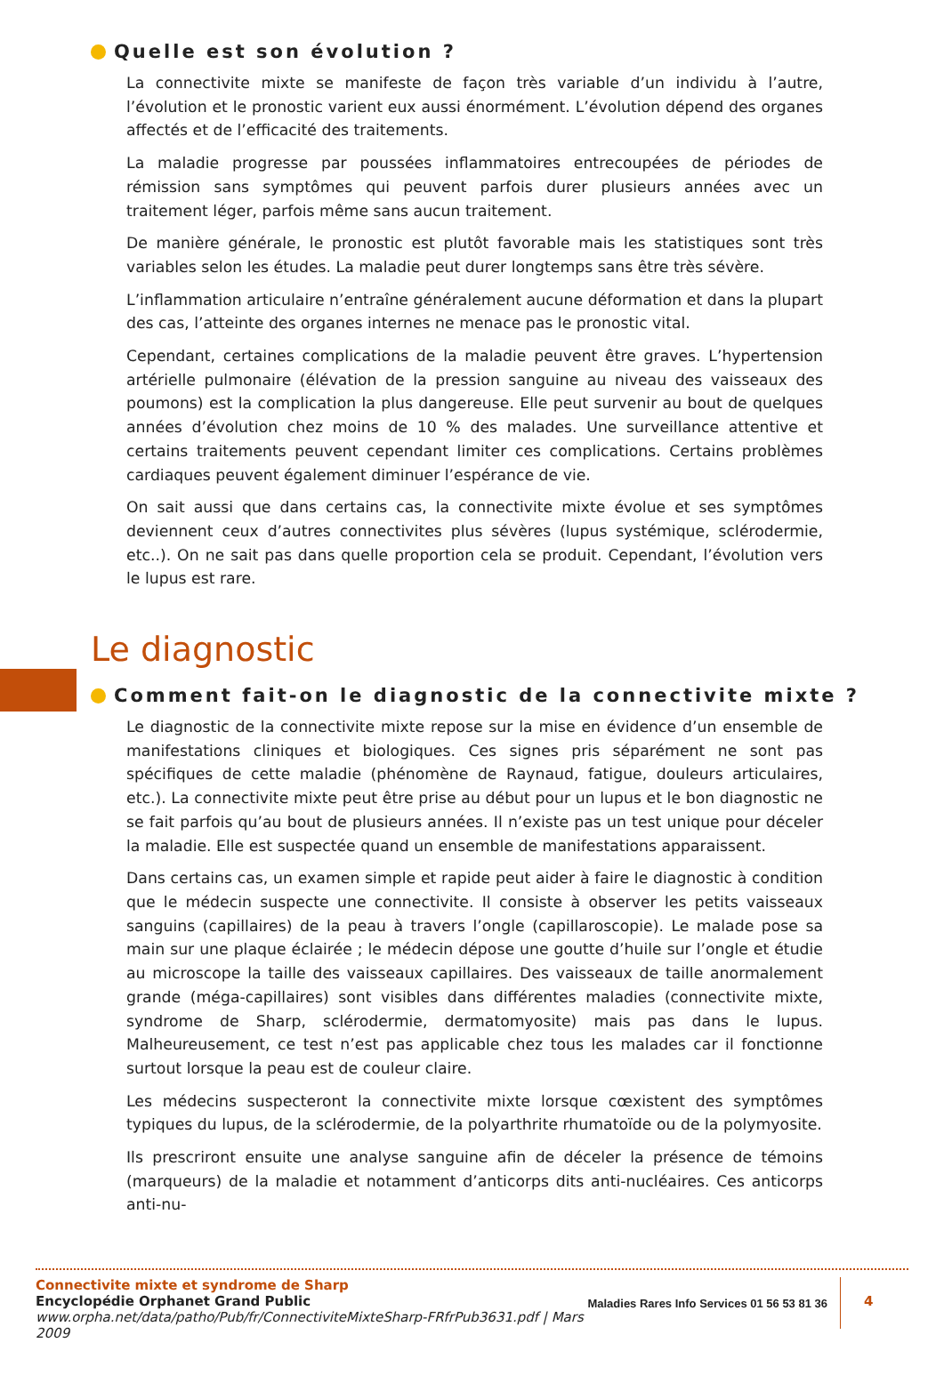Quelle est son évolution ?
La connectivite mixte se manifeste de façon très variable d’un individu à l’autre, l’évolution et le pronostic varient eux aussi énormément. L’évolution dépend des organes affectés et de l’efficacité des traitements.
La maladie progresse par poussées inflammatoires entrecoupées de périodes de rémission sans symptômes qui peuvent parfois durer plusieurs années avec un traitement léger, parfois même sans aucun traitement.
De manière générale, le pronostic est plutôt favorable mais les statistiques sont très variables selon les études. La maladie peut durer longtemps sans être très sévère.
L’inflammation articulaire n’entraîne généralement aucune déformation et dans la plupart des cas, l’atteinte des organes internes ne menace pas le pronostic vital.
Cependant, certaines complications de la maladie peuvent être graves. L’hypertension artérielle pulmonaire (élévation de la pression sanguine au niveau des vaisseaux des poumons) est la complication la plus dangereuse. Elle peut survenir au bout de quelques années d’évolution chez moins de 10 % des malades. Une surveillance attentive et certains traitements peuvent cependant limiter ces complications. Certains problèmes cardiaques peuvent également diminuer l’espérance de vie.
On sait aussi que dans certains cas, la connectivite mixte évolue et ses symptômes deviennent ceux d’autres connectivites plus sévères (lupus systémique, sclérodermie, etc..). On ne sait pas dans quelle proportion cela se produit. Cependant, l’évolution vers le lupus est rare.
Le diagnostic
Comment fait-on le diagnostic de la connectivite mixte ?
Le diagnostic de la connectivite mixte repose sur la mise en évidence d’un ensemble de manifestations cliniques et biologiques. Ces signes pris séparément ne sont pas spécifiques de cette maladie (phénomène de Raynaud, fatigue, douleurs articulaires, etc.). La connectivite mixte peut être prise au début pour un lupus et le bon diagnostic ne se fait parfois qu’au bout de plusieurs années. Il n’existe pas un test unique pour déceler la maladie. Elle est suspectée quand un ensemble de manifestations apparaissent.
Dans certains cas, un examen simple et rapide peut aider à faire le diagnostic à condition que le médecin suspecte une connectivite. Il consiste à observer les petits vaisseaux sanguins (capillaires) de la peau à travers l’ongle (capillaroscopie). Le malade pose sa main sur une plaque éclairée ; le médecin dépose une goutte d’huile sur l’ongle et étudie au microscope la taille des vaisseaux capillaires. Des vaisseaux de taille anormalement grande (méga-capillaires) sont visibles dans différentes maladies (connectivite mixte, syndrome de Sharp, sclérodermie, dermatomyosite) mais pas dans le lupus. Malheureusement, ce test n’est pas applicable chez tous les malades car il fonctionne surtout lorsque la peau est de couleur claire.
Les médecins suspecteront la connectivite mixte lorsque cœxistent des symptômes typiques du lupus, de la sclérodermie, de la polyarthrite rhumatoïde ou de la polymyosite.
Ils prescriront ensuite une analyse sanguine afin de déceler la présence de témoins (marqueurs) de la maladie et notamment d’anticorps dits anti-nucléaires. Ces anticorps anti-nu-
Connectivite mixte et syndrome de Sharp
Encyclopédie Orphanet Grand Public
www.orpha.net/data/patho/Pub/fr/ConnectiviteMixteSharp-FRfrPub3631.pdf | Mars 2009
Maladies Rares Info Services 01 56 53 81 36
4